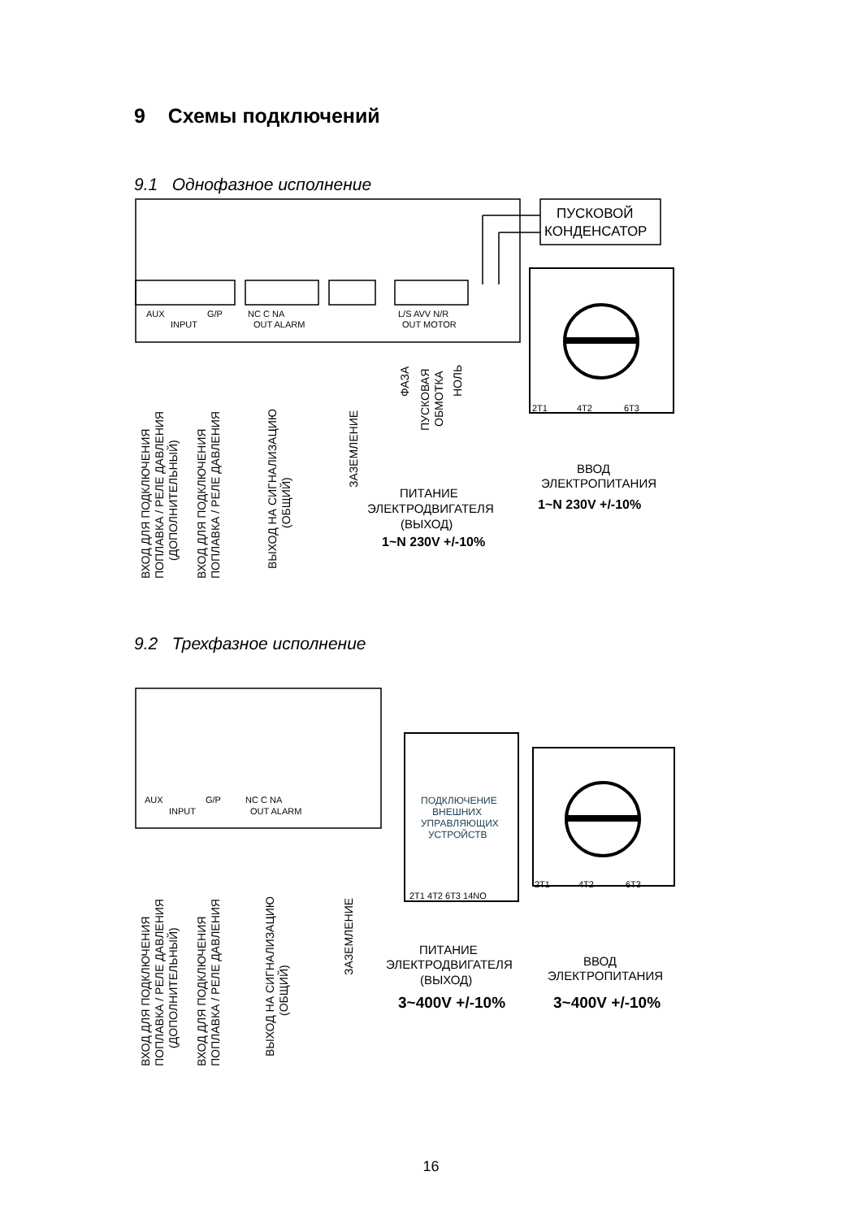9 Схемы подключений
9.1 Однофазное исполнение
AUX
G/P
INPUT
NC C NA
OUT ALARM
L/S AVV N/R
OUT MOTOR
2T1
4T2
6T3
ПУСКОВОЙ
КОНДЕНСАТОР
ВВОД
ЭЛЕКТРОПИТАНИЯ
ПИТАНИЕ
ЭЛЕКТРОДВИГАТЕЛЯ
(ВЫХОД)
1~N 230V +/-10%
1~N 230V +/-10%
ВХОД ДЛЯ ПОДКЛЮЧЕНИЯ
ПОПЛАВКА / РЕЛЕ ДАВЛЕНИЯ
(ДОПОЛНИТЕЛЬНЫЙ)
ВХОД ДЛЯ ПОДКЛЮЧЕНИЯ
ПОПЛАВКА / РЕЛЕ ДАВЛЕНИЯ
ВЫХОД НА СИГНАЛИЗАЦИЮ
(ОБЩИЙ)
ЗАЗЕМЛЕНИЕ
ФАЗА
ПУСКОВАЯ
ОБМОТКА
НОЛЬ
9.2 Трехфазное исполнение
AUX
G/P
INPUT
NC C NA
OUT ALARM
2T1 4T2 6T3 14NO
2T1
4T2
6T3
ПОДКЛЮЧЕНИЕ
ВНЕШНИХ
УПРАВЛЯЮЩИХ
УСТРОЙСТВ
ПИТАНИЕ
ЭЛЕКТРОДВИГАТЕЛЯ
(ВЫХОД)
ВВОД
ЭЛЕКТРОПИТАНИЯ
3~400V +/-10%
3~400V +/-10%
ВХОД ДЛЯ ПОДКЛЮЧЕНИЯ
ПОПЛАВКА / РЕЛЕ ДАВЛЕНИЯ
(ДОПОЛНИТЕЛЬНЫЙ)
ВХОД ДЛЯ ПОДКЛЮЧЕНИЯ
ПОПЛАВКА / РЕЛЕ ДАВЛЕНИЯ
ВЫХОД НА СИГНАЛИЗАЦИЮ
(ОБЩИЙ)
ЗАЗЕМЛЕНИЕ
16